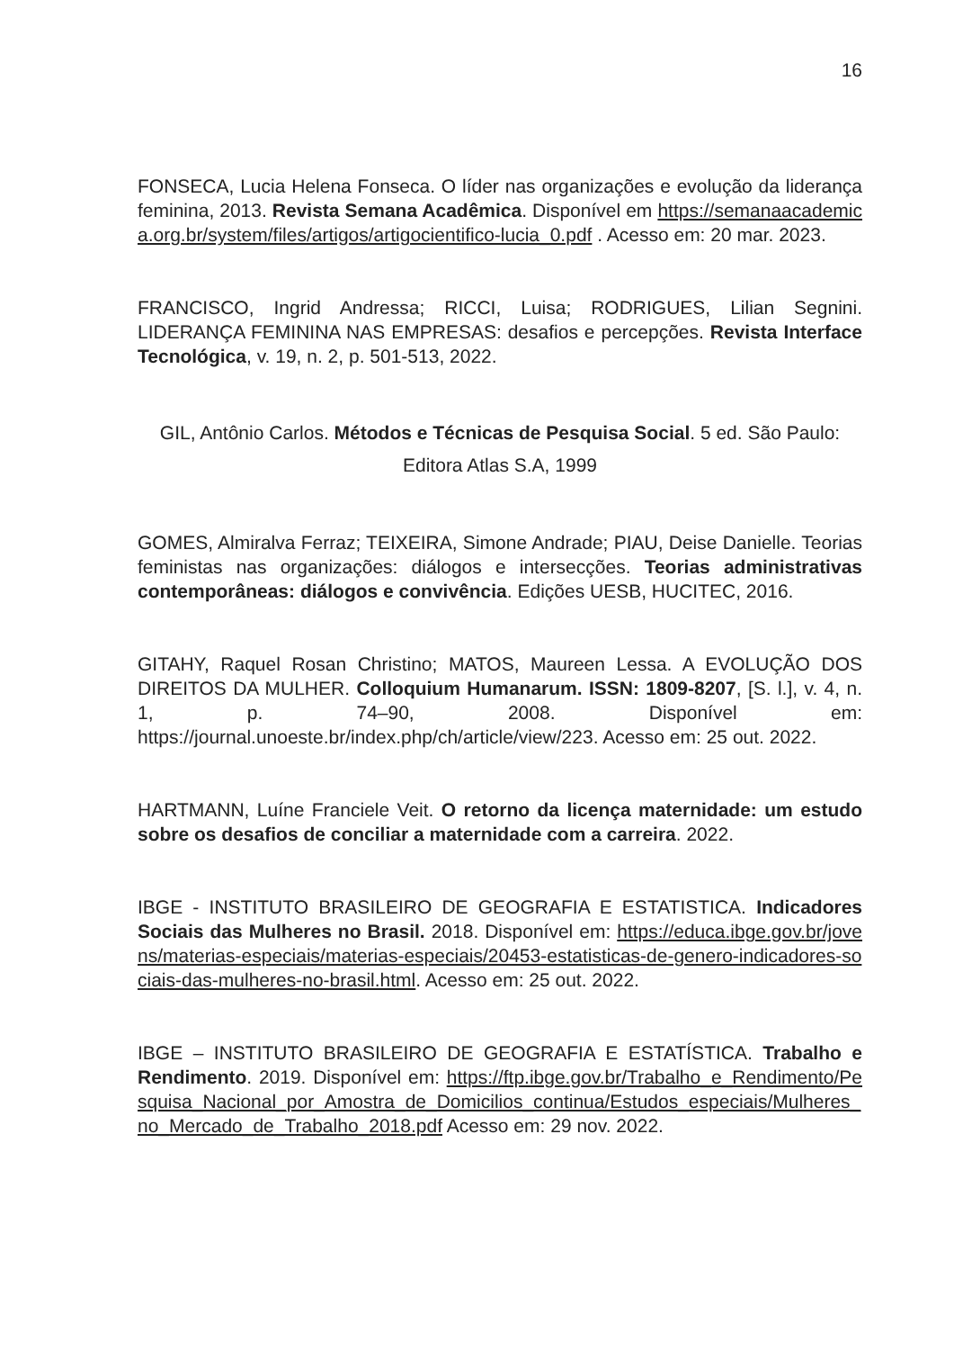16
FONSECA, Lucia Helena Fonseca. O líder nas organizações e evolução da liderança feminina, 2013. Revista Semana Acadêmica. Disponível em https://semanaacademica.org.br/system/files/artigos/artigocientifico-lucia_0.pdf . Acesso em: 20 mar. 2023.
FRANCISCO, Ingrid Andressa; RICCI, Luisa; RODRIGUES, Lilian Segnini. LIDERANÇA FEMININA NAS EMPRESAS: desafios e percepções. Revista Interface Tecnológica, v. 19, n. 2, p. 501-513, 2022.
GIL, Antônio Carlos. Métodos e Técnicas de Pesquisa Social. 5 ed. São Paulo: Editora Atlas S.A, 1999
GOMES, Almiralva Ferraz; TEIXEIRA, Simone Andrade; PIAU, Deise Danielle. Teorias feministas nas organizações: diálogos e intersecções. Teorias administrativas contemporâneas: diálogos e convivência. Edições UESB, HUCITEC, 2016.
GITAHY, Raquel Rosan Christino; MATOS, Maureen Lessa. A EVOLUÇÃO DOS DIREITOS DA MULHER. Colloquium Humanarum. ISSN: 1809-8207, [S. l.], v. 4, n. 1, p. 74–90, 2008. Disponível em: https://journal.unoeste.br/index.php/ch/article/view/223. Acesso em: 25 out. 2022.
HARTMANN, Luíne Franciele Veit. O retorno da licença maternidade: um estudo sobre os desafios de conciliar a maternidade com a carreira. 2022.
IBGE - INSTITUTO BRASILEIRO DE GEOGRAFIA E ESTATISTICA. Indicadores Sociais das Mulheres no Brasil. 2018. Disponível em: https://educa.ibge.gov.br/jovens/materias-especiais/materias-especiais/20453-estatisticas-de-genero-indicadores-sociais-das-mulheres-no-brasil.html. Acesso em: 25 out. 2022.
IBGE – INSTITUTO BRASILEIRO DE GEOGRAFIA E ESTATÍSTICA. Trabalho e Rendimento. 2019. Disponível em: https://ftp.ibge.gov.br/Trabalho_e_Rendimento/Pesquisa_Nacional_por_Amostra_de_Domicilios_continua/Estudos_especiais/Mulheres_no_Mercado_de_Trabalho_2018.pdf Acesso em: 29 nov. 2022.